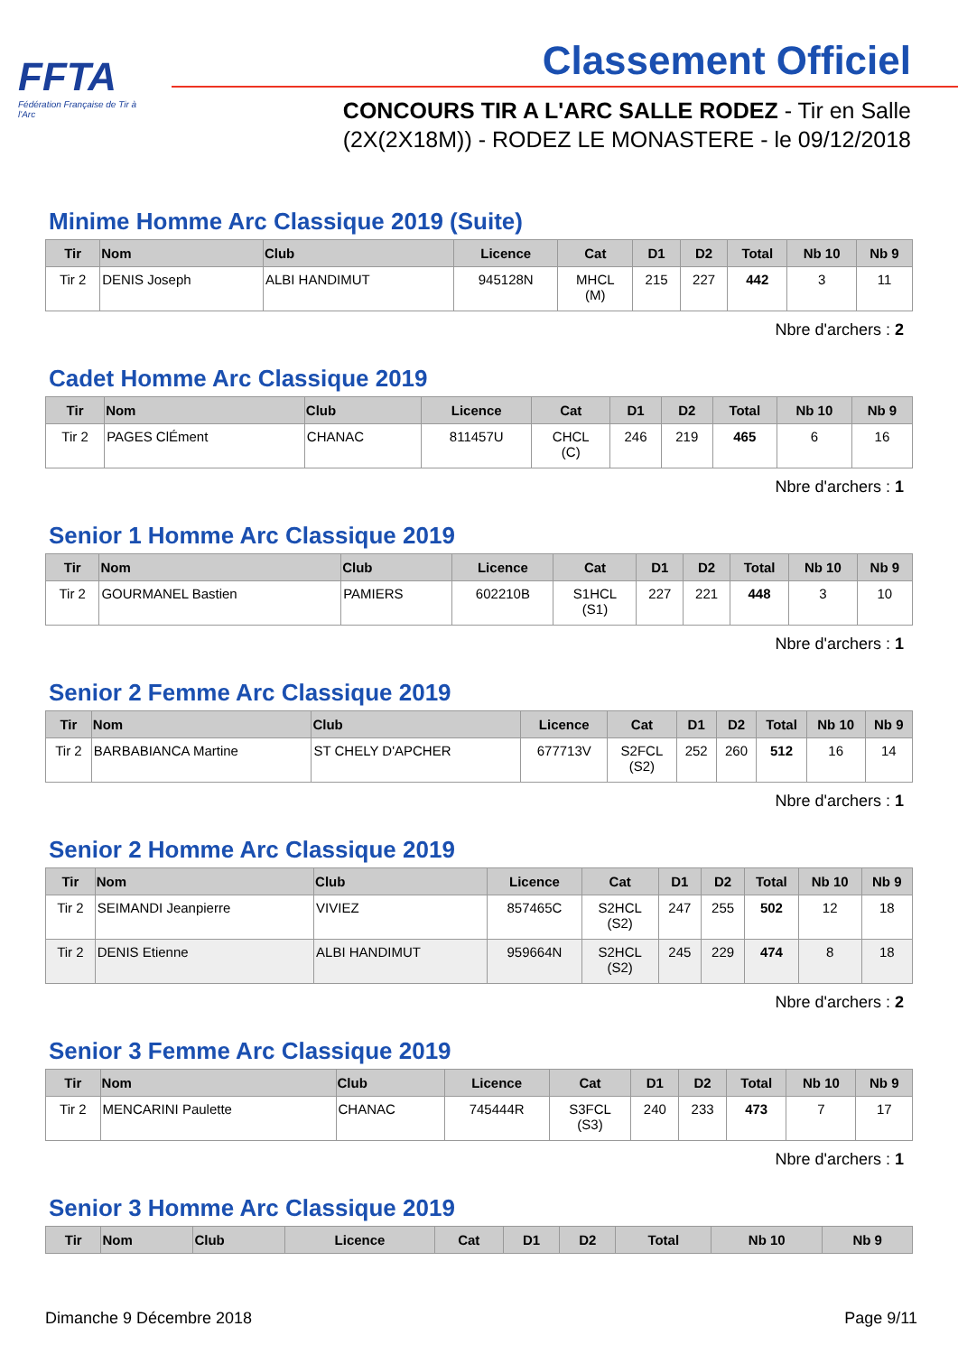FFTA
Fédération Française de Tir à l'Arc
Classement Officiel
CONCOURS TIR A L'ARC SALLE RODEZ - Tir en Salle
(2X(2X18M)) - RODEZ LE MONASTERE - le 09/12/2018
Minime Homme Arc Classique 2019 (Suite)
| Tir | Nom | Club | Licence | Cat | D1 | D2 | Total | Nb 10 | Nb 9 |
| --- | --- | --- | --- | --- | --- | --- | --- | --- | --- |
| Tir 2 | DENIS Joseph | ALBI HANDIMUT | 945128N | MHCL (M) | 215 | 227 | 442 | 3 | 11 |
Nbre d'archers : 2
Cadet Homme Arc Classique 2019
| Tir | Nom | Club | Licence | Cat | D1 | D2 | Total | Nb 10 | Nb 9 |
| --- | --- | --- | --- | --- | --- | --- | --- | --- | --- |
| Tir 2 | PAGES ClÉment | CHANAC | 811457U | CHCL (C) | 246 | 219 | 465 | 6 | 16 |
Nbre d'archers : 1
Senior 1 Homme Arc Classique 2019
| Tir | Nom | Club | Licence | Cat | D1 | D2 | Total | Nb 10 | Nb 9 |
| --- | --- | --- | --- | --- | --- | --- | --- | --- | --- |
| Tir 2 | GOURMANEL Bastien | PAMIERS | 602210B | S1HCL (S1) | 227 | 221 | 448 | 3 | 10 |
Nbre d'archers : 1
Senior 2 Femme Arc Classique 2019
| Tir | Nom | Club | Licence | Cat | D1 | D2 | Total | Nb 10 | Nb 9 |
| --- | --- | --- | --- | --- | --- | --- | --- | --- | --- |
| Tir 2 | BARBABIANCA Martine | ST CHELY D'APCHER | 677713V | S2FCL (S2) | 252 | 260 | 512 | 16 | 14 |
Nbre d'archers : 1
Senior 2 Homme Arc Classique 2019
| Tir | Nom | Club | Licence | Cat | D1 | D2 | Total | Nb 10 | Nb 9 |
| --- | --- | --- | --- | --- | --- | --- | --- | --- | --- |
| Tir 2 | SEIMANDI Jeanpierre | VIVIEZ | 857465C | S2HCL (S2) | 247 | 255 | 502 | 12 | 18 |
| Tir 2 | DENIS Etienne | ALBI HANDIMUT | 959664N | S2HCL (S2) | 245 | 229 | 474 | 8 | 18 |
Nbre d'archers : 2
Senior 3 Femme Arc Classique 2019
| Tir | Nom | Club | Licence | Cat | D1 | D2 | Total | Nb 10 | Nb 9 |
| --- | --- | --- | --- | --- | --- | --- | --- | --- | --- |
| Tir 2 | MENCARINI Paulette | CHANAC | 745444R | S3FCL (S3) | 240 | 233 | 473 | 7 | 17 |
Nbre d'archers : 1
Senior 3 Homme Arc Classique 2019
| Tir | Nom | Club | Licence | Cat | D1 | D2 | Total | Nb 10 | Nb 9 |
| --- | --- | --- | --- | --- | --- | --- | --- | --- | --- |
Dimanche 9 Décembre 2018 Page 9/11